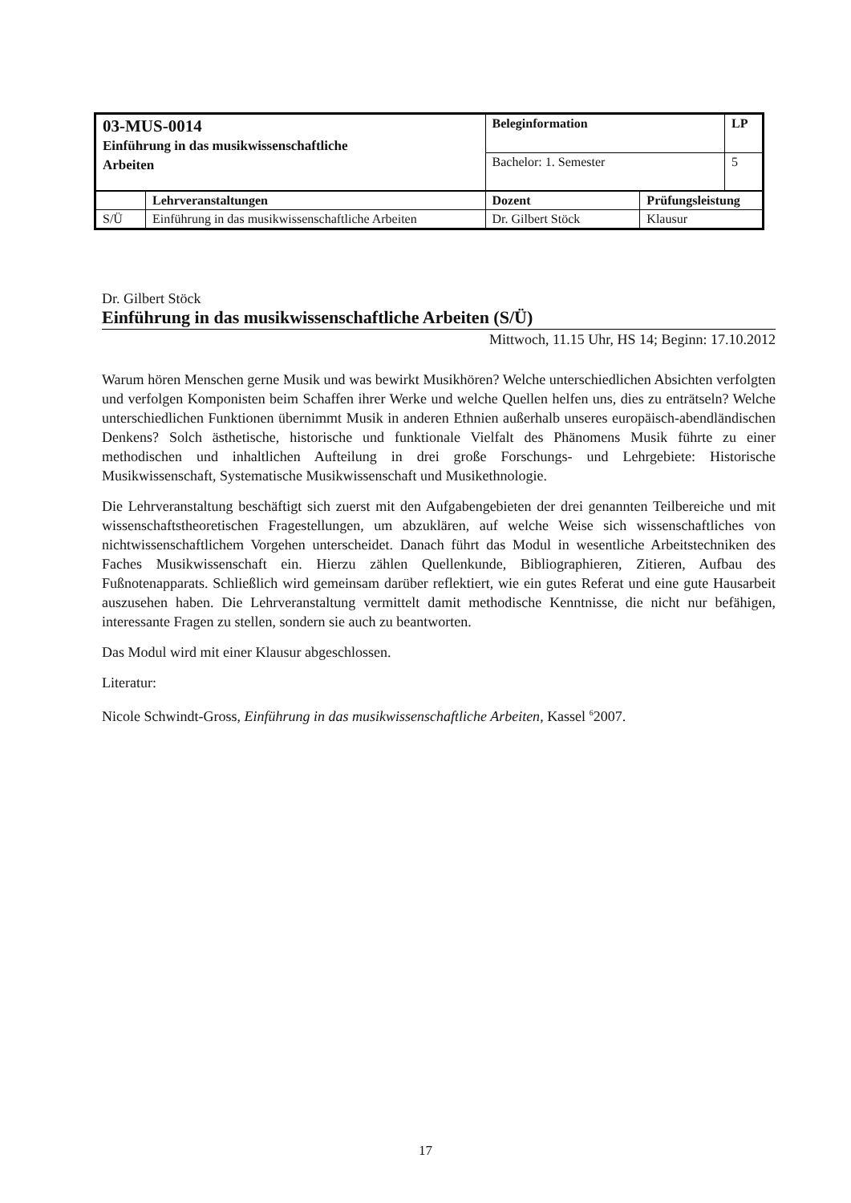| 03-MUS-0014 Einführung in das musikwissenschaftliche Arbeiten | | Beleginformation | | LP |
| | | Bachelor: 1. Semester | | 5 |
| | Lehrveranstaltungen | Dozent | Prüfungsleistung | |
| S/Ü | Einführung in das musikwissenschaftliche Arbeiten | Dr. Gilbert Stöck | Klausur | |
Dr. Gilbert Stöck
Einführung in das musikwissenschaftliche Arbeiten (S/Ü)
Mittwoch, 11.15 Uhr, HS 14; Beginn: 17.10.2012
Warum hören Menschen gerne Musik und was bewirkt Musikhören? Welche unterschiedlichen Absichten verfolgten und verfolgen Komponisten beim Schaffen ihrer Werke und welche Quellen helfen uns, dies zu enträtseln? Welche unterschiedlichen Funktionen übernimmt Musik in anderen Ethnien außerhalb unseres europäisch-abendländischen Denkens? Solch ästhetische, historische und funktionale Vielfalt des Phänomens Musik führte zu einer methodischen und inhaltlichen Aufteilung in drei große Forschungs- und Lehrgebiete: Historische Musikwissenschaft, Systematische Musikwissenschaft und Musikethnologie.
Die Lehrveranstaltung beschäftigt sich zuerst mit den Aufgabengebieten der drei genannten Teilbereiche und mit wissenschaftstheoretischen Fragestellungen, um abzuklären, auf welche Weise sich wissenschaftliches von nichtwissenschaftlichem Vorgehen unterscheidet. Danach führt das Modul in wesentliche Arbeitstechniken des Faches Musikwissenschaft ein. Hierzu zählen Quellenkunde, Bibliographieren, Zitieren, Aufbau des Fußnotenapparats. Schließlich wird gemeinsam darüber reflektiert, wie ein gutes Referat und eine gute Hausarbeit auszusehen haben. Die Lehrveranstaltung vermittelt damit methodische Kenntnisse, die nicht nur befähigen, interessante Fragen zu stellen, sondern sie auch zu beantworten.
Das Modul wird mit einer Klausur abgeschlossen.
Literatur:
Nicole Schwindt-Gross, Einführung in das musikwissenschaftliche Arbeiten, Kassel <sup>6</sup>2007.
17